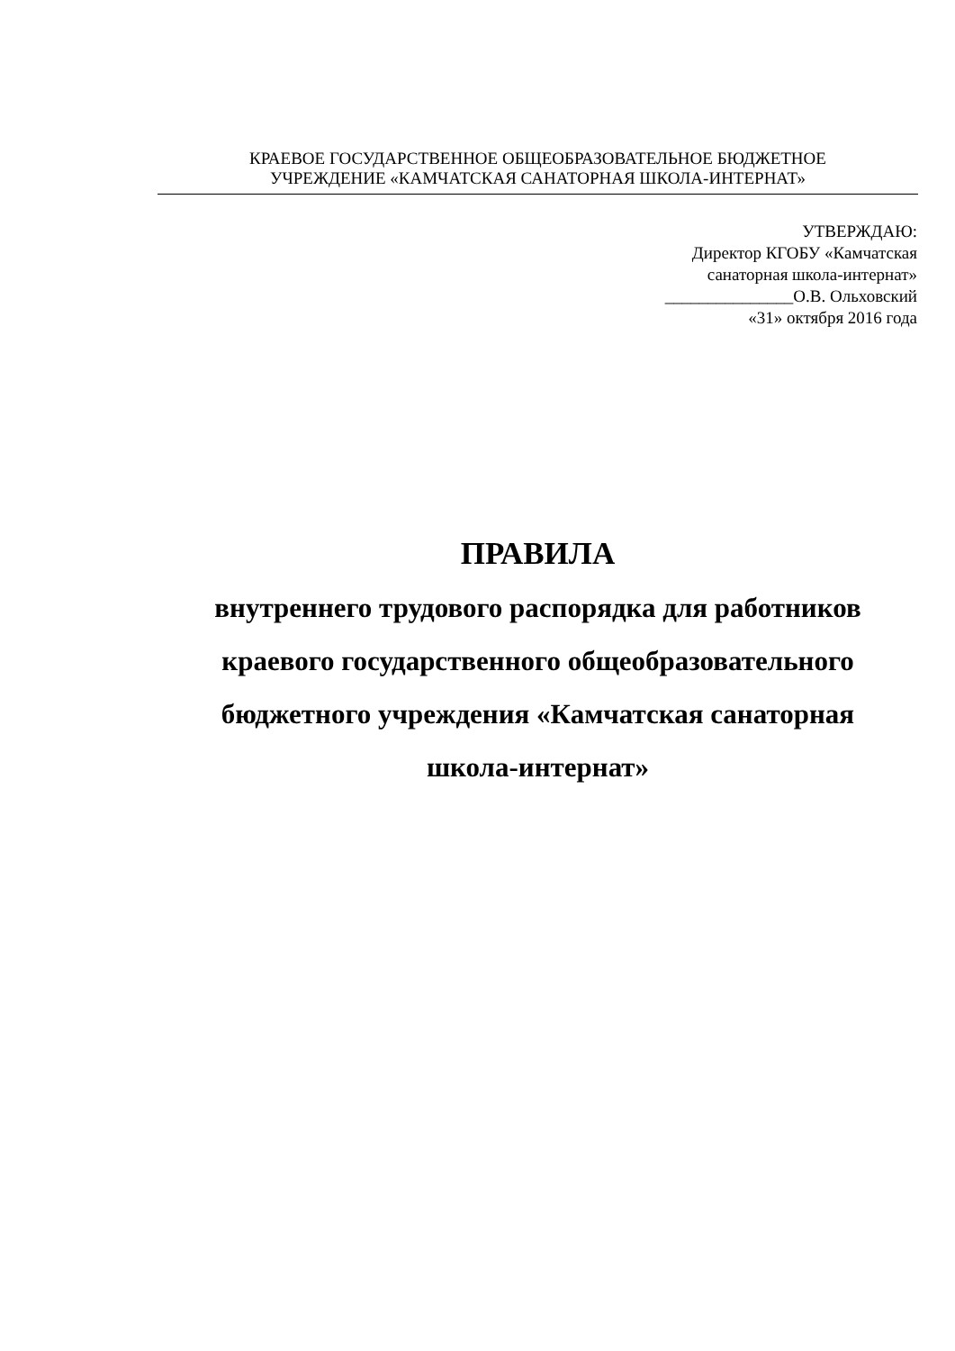КРАЕВОЕ ГОСУДАРСТВЕННОЕ ОБЩЕОБРАЗОВАТЕЛЬНОЕ БЮДЖЕТНОЕ
УЧРЕЖДЕНИЕ «КАМЧАТСКАЯ САНАТОРНАЯ ШКОЛА-ИНТЕРНАТ»
УТВЕРЖДАЮ:
Директор КГОБУ «Камчатская
санаторная школа-интернат»
_______________О.В. Ольховский
«31» октября 2016 года
ПРАВИЛА
внутреннего трудового распорядка для работников
краевого государственного общеобразовательного
бюджетного учреждения «Камчатская санаторная
школа-интернат»